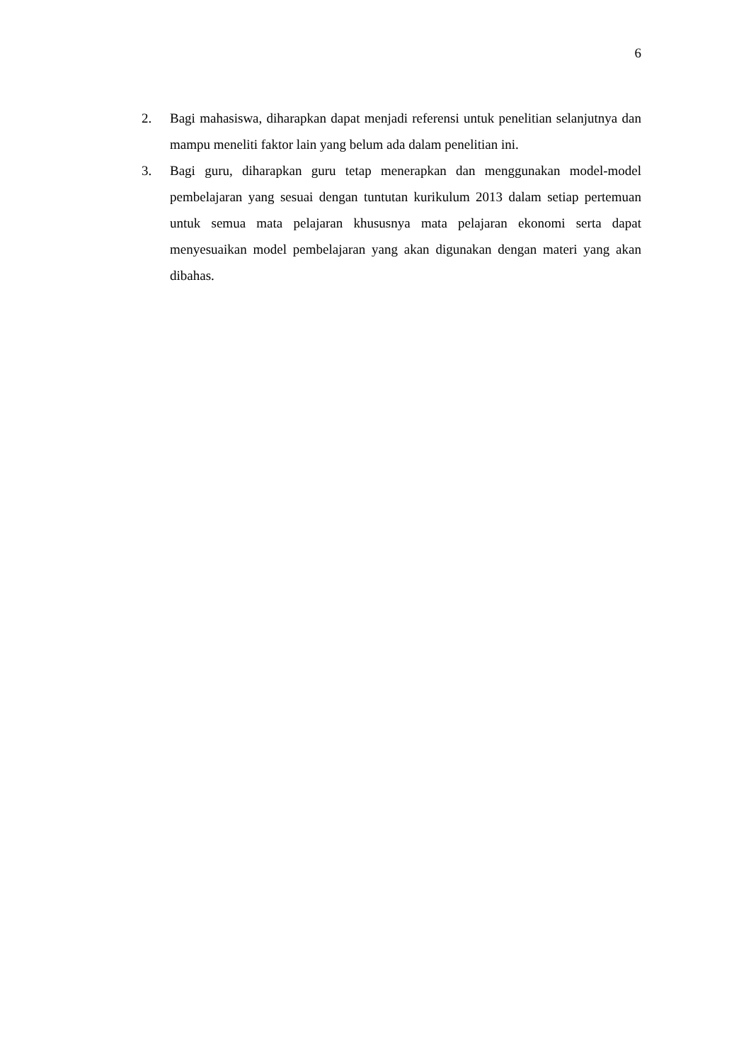6
2. Bagi mahasiswa, diharapkan dapat menjadi referensi untuk penelitian selanjutnya dan mampu meneliti faktor lain yang belum ada dalam penelitian ini.
3. Bagi guru, diharapkan guru tetap menerapkan dan menggunakan model-model pembelajaran yang sesuai dengan tuntutan kurikulum 2013 dalam setiap pertemuan untuk semua mata pelajaran khususnya mata pelajaran ekonomi serta dapat menyesuaikan model pembelajaran yang akan digunakan dengan materi yang akan dibahas.